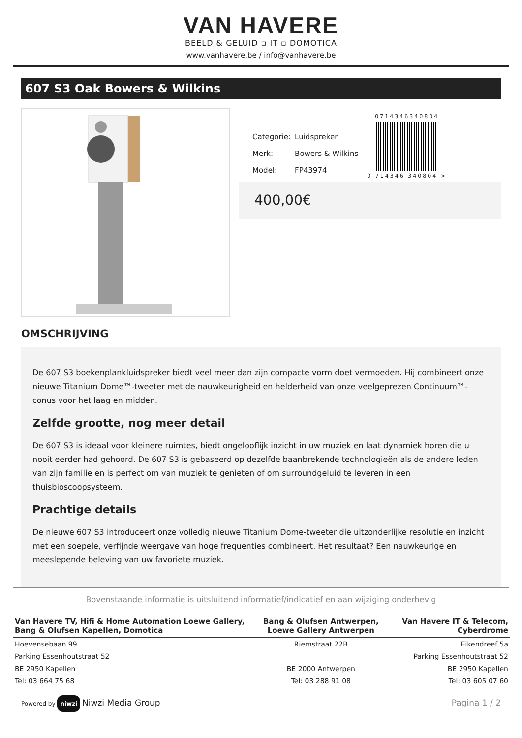VAN HAVERE
BEELD & GELUID ▫ IT ▫ DOMOTICA
www.vanhavere.be / info@vanhavere.be
607 S3 Oak Bowers & Wilkins
| Categorie: | Luidspreker |
| Merk: | Bowers & Wilkins |
| Model: | FP43974 |
0714346340804
0 714346 340804 >
400,00€
OMSCHRIJVING
De 607 S3 boekenplankluidspreker biedt veel meer dan zijn compacte vorm doet vermoeden. Hij combineert onze nieuwe Titanium Dome™-tweeter met de nauwkeurigheid en helderheid van onze veelgeprezen Continuum™-conus voor het laag en midden.
Zelfde grootte, nog meer detail
De 607 S3 is ideaal voor kleinere ruimtes, biedt ongelooflijk inzicht in uw muziek en laat dynamiek horen die u nooit eerder had gehoord. De 607 S3 is gebaseerd op dezelfde baanbrekende technologieën als de andere leden van zijn familie en is perfect om van muziek te genieten of om surroundgeluid te leveren in een thuisbioscoopsysteem.
Prachtige details
De nieuwe 607 S3 introduceert onze volledig nieuwe Titanium Dome-tweeter die uitzonderlijke resolutie en inzicht met een soepele, verfijnde weergave van hoge frequenties combineert. Het resultaat? Een nauwkeurige en meeslepende beleving van uw favoriete muziek.
Bovenstaande informatie is uitsluitend informatief/indicatief en aan wijziging onderhevig
| Van Havere TV, Hifi & Home Automation Loewe Gallery, Bang & Olufsen Kapellen, Domotica | Bang & Olufsen Antwerpen, Loewe Gallery Antwerpen | Van Havere IT & Telecom, Cyberdrome |
| --- | --- | --- |
| Hoevensebaan 99 | Riemstraat 22B | Eikendreef 5a |
| Parking Essenhoutstraat 52 | | Parking Essenhoutstraat 52 |
| BE 2950 Kapellen | BE 2000 Antwerpen | BE 2950 Kapellen |
| Tel: 03 664 75 68 | Tel: 03 288 91 08 | Tel: 03 605 07 60 |
Powered by niwzi Niwzi Media Group
Pagina 1 / 2